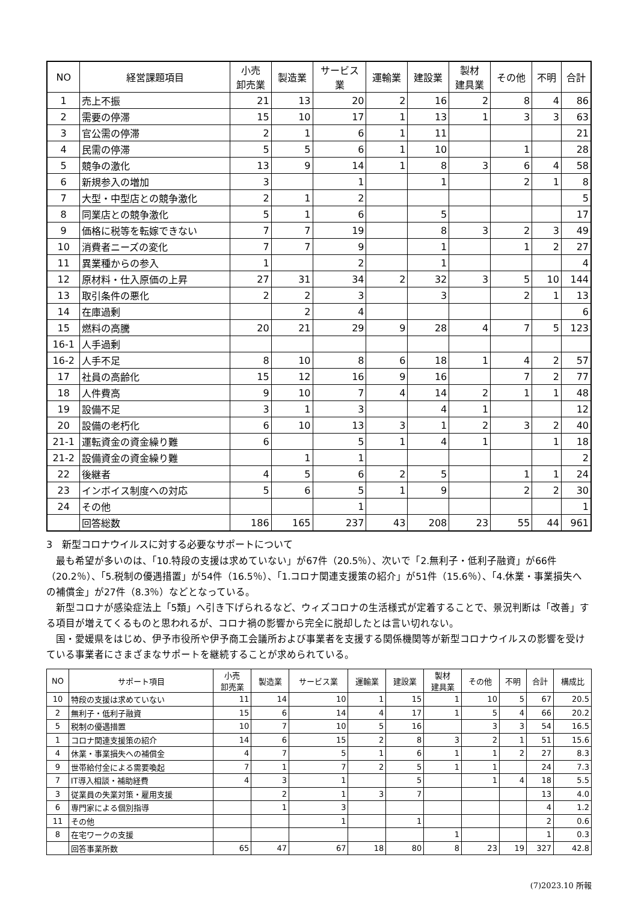| NO | 経営課題項目 | 小売 卸売業 | 製造業 | サービス 業 | 運輸業 | 建設業 | 製材 建具業 | その他 | 不明 | 合計 |
| --- | --- | --- | --- | --- | --- | --- | --- | --- | --- | --- |
| 1 | 売上不振 | 21 | 13 | 20 | 2 | 16 | 2 | 8 | 4 | 86 |
| 2 | 需要の停滞 | 15 | 10 | 17 | 1 | 13 | 1 | 3 | 3 | 63 |
| 3 | 官公需の停滞 | 2 | 1 | 6 | 1 | 11 | | | | 21 |
| 4 | 民需の停滞 | 5 | 5 | 6 | 1 | 10 | | 1 | | 28 |
| 5 | 競争の激化 | 13 | 9 | 14 | 1 | 8 | 3 | 6 | 4 | 58 |
| 6 | 新規参入の増加 | 3 | | 1 | | 1 | | 2 | 1 | 8 |
| 7 | 大型・中型店との競争激化 | 2 | 1 | 2 | | | | | | 5 |
| 8 | 同業店との競争激化 | 5 | 1 | 6 | | 5 | | | | 17 |
| 9 | 価格に税等を転嫁できない | 7 | 7 | 19 | | 8 | 3 | 2 | 3 | 49 |
| 10 | 消費者ニーズの変化 | 7 | 7 | 9 | | 1 | | 1 | 2 | 27 |
| 11 | 異業種からの参入 | 1 | | 2 | | 1 | | | | 4 |
| 12 | 原材料・仕入原価の上昇 | 27 | 31 | 34 | 2 | 32 | 3 | 5 | 10 | 144 |
| 13 | 取引条件の悪化 | 2 | 2 | 3 | | 3 | | 2 | 1 | 13 |
| 14 | 在庫過剰 | | 2 | 4 | | | | | | 6 |
| 15 | 燃料の高騰 | 20 | 21 | 29 | 9 | 28 | 4 | 7 | 5 | 123 |
| 16-1 | 人手過剰 | | | | | | | | | |
| 16-2 | 人手不足 | 8 | 10 | 8 | 6 | 18 | 1 | 4 | 2 | 57 |
| 17 | 社員の高齢化 | 15 | 12 | 16 | 9 | 16 | | 7 | 2 | 77 |
| 18 | 人件費高 | 9 | 10 | 7 | 4 | 14 | 2 | 1 | 1 | 48 |
| 19 | 設備不足 | 3 | 1 | 3 | | 4 | 1 | | | 12 |
| 20 | 設備の老朽化 | 6 | 10 | 13 | 3 | 1 | 2 | 3 | 2 | 40 |
| 21-1 | 運転資金の資金繰り難 | 6 | | 5 | 1 | 4 | 1 | | 1 | 18 |
| 21-2 | 設備資金の資金繰り難 | | 1 | 1 | | | | | | 2 |
| 22 | 後継者 | 4 | 5 | 6 | 2 | 5 | | 1 | 1 | 24 |
| 23 | インボイス制度への対応 | 5 | 6 | 5 | 1 | 9 | | 2 | 2 | 30 |
| 24 | その他 | | | 1 | | | | | | 1 |
| | 回答総数 | 186 | 165 | 237 | 43 | 208 | 23 | 55 | 44 | 961 |
3　新型コロナウイルスに対する必要なサポートについて
最も希望が多いのは、「10.特段の支援は求めていない」が67件（20.5％）、次いで「2.無利子・低利子融資」が66件（20.2％）、「5.税制の優遇措置」が54件（16.5％）、「1.コロナ関連支援策の紹介」が51件（15.6％）、「4.休業・事業損失への補償金」が27件（8.3％）などとなっている。
新型コロナが感染症法上「5類」へ引き下げられるなど、ウィズコロナの生活様式が定着することで、景況判断は「改善」する項目が増えてくるものと思われるが、コロナ禍の影響から完全に脱却したとは言い切れない。
国・愛媛県をはじめ、伊予市役所や伊予商工会議所および事業者を支援する関係機関等が新型コロナウイルスの影響を受けている事業者にさまざまなサポートを継続することが求められている。
| NO | サポート項目 | 小売 卸売業 | 製造業 | サービス業 | 運輸業 | 建設業 | 製材 建具業 | その他 | 不明 | 合計 | 構成比 |
| --- | --- | --- | --- | --- | --- | --- | --- | --- | --- | --- | --- |
| 10 | 特段の支援は求めていない | 11 | 14 | 10 | 1 | 15 | 1 | 10 | 5 | 67 | 20.5 |
| 2 | 無利子・低利子融資 | 15 | 6 | 14 | 4 | 17 | 1 | 5 | 4 | 66 | 20.2 |
| 5 | 税制の優遇措置 | 10 | 7 | 10 | 5 | 16 | | 3 | 3 | 54 | 16.5 |
| 1 | コロナ関連支援策の紹介 | 14 | 6 | 15 | 2 | 8 | 3 | 2 | 1 | 51 | 15.6 |
| 4 | 休業・事業損失への補償金 | 4 | 7 | 5 | 1 | 6 | 1 | 1 | 2 | 27 | 8.3 |
| 9 | 世帯給付金による需要喚起 | 7 | 1 | 7 | 2 | 5 | 1 | 1 | | 24 | 7.3 |
| 7 | IT導入相談・補助経費 | 4 | 3 | 1 | | 5 | | 1 | 4 | 18 | 5.5 |
| 3 | 従業員の失業対策・雇用支援 | | 2 | 1 | 3 | 7 | | | | 13 | 4.0 |
| 6 | 専門家による個別指導 | | 1 | 3 | | | | | | 4 | 1.2 |
| 11 | その他 | | | 1 | | 1 | | | | 2 | 0.6 |
| 8 | 在宅ワークの支援 | | | | | | 1 | | | 1 | 0.3 |
| | 回答事業所数 | 65 | 47 | 67 | 18 | 80 | 8 | 23 | 19 | 327 | 42.8 |
(7)2023.10 所報